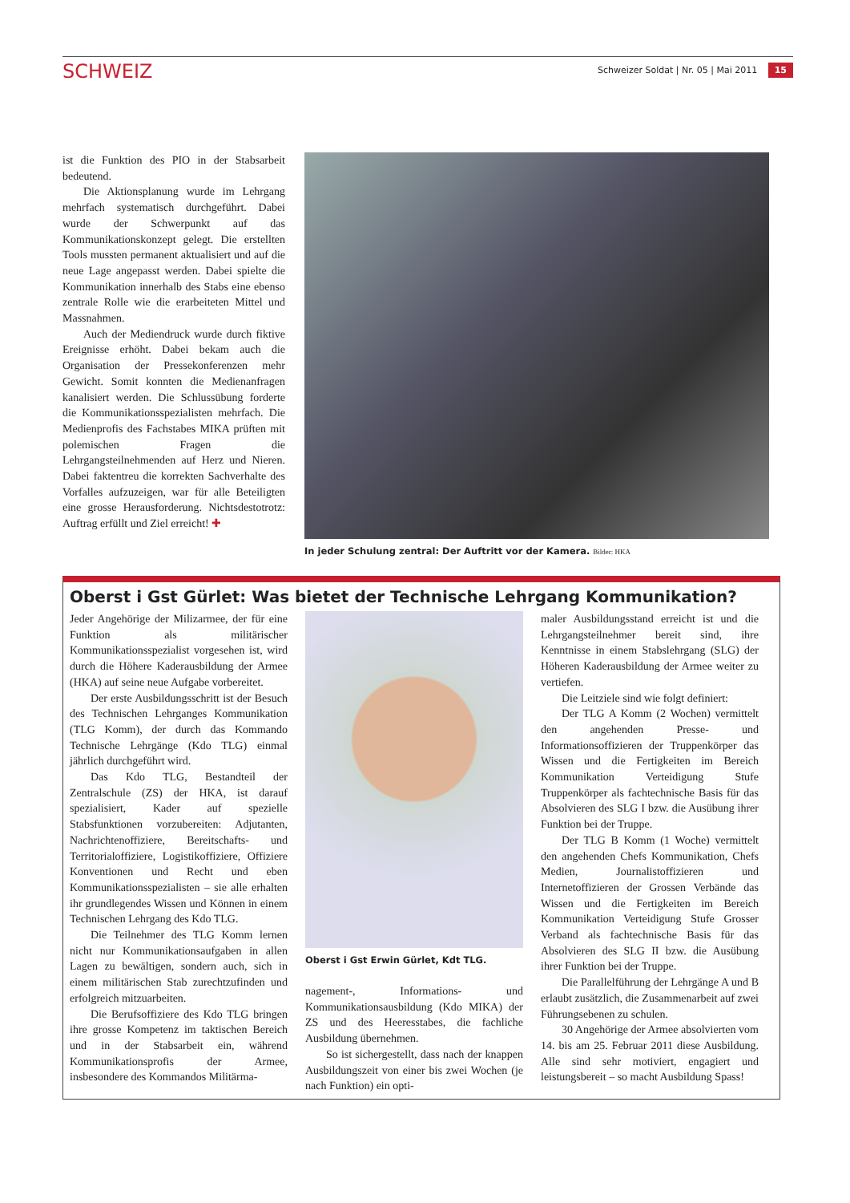SCHWEIZ
Schweizer Soldat | Nr. 05 | Mai 2011 15
ist die Funktion des PIO in der Stabsarbeit bedeutend.
Die Aktionsplanung wurde im Lehrgang mehrfach systematisch durchgeführt. Dabei wurde der Schwerpunkt auf das Kommunikationskonzept gelegt. Die erstellten Tools mussten permanent aktualisiert und auf die neue Lage angepasst werden. Dabei spielte die Kommunikation innerhalb des Stabs eine ebenso zentrale Rolle wie die erarbeiteten Mittel und Massnahmen.
Auch der Mediendruck wurde durch fiktive Ereignisse erhöht. Dabei bekam auch die Organisation der Pressekonferenzen mehr Gewicht. Somit konnten die Medienanfragen kanalisiert werden. Die Schlussübung forderte die Kommunikationsspezialisten mehrfach. Die Medienprofis des Fachstabes MIKA prüften mit polemischen Fragen die Lehrgangsteilnehmenden auf Herz und Nieren. Dabei faktentreu die korrekten Sachverhalte des Vorfalles aufzuzeigen, war für alle Beteiligten eine grosse Herausforderung. Nichtsdestotrotz: Auftrag erfüllt und Ziel erreicht! ✚
In jeder Schulung zentral: Der Auftritt vor der Kamera. Bilder: HKA
Oberst i Gst Gürlet: Was bietet der Technische Lehrgang Kommunikation?
Jeder Angehörige der Milizarmee, der für eine Funktion als militärischer Kommunikationsspezialist vorgesehen ist, wird durch die Höhere Kaderausbildung der Armee (HKA) auf seine neue Aufgabe vorbereitet.
Der erste Ausbildungsschritt ist der Besuch des Technischen Lehrganges Kommunikation (TLG Komm), der durch das Kommando Technische Lehrgänge (Kdo TLG) einmal jährlich durchgeführt wird.
Das Kdo TLG, Bestandteil der Zentralschule (ZS) der HKA, ist darauf spezialisiert, Kader auf spezielle Stabsfunktionen vorzubereiten: Adjutanten, Nachrichtenoffiziere, Bereitschafts- und Territorialoffiziere, Logistikoffiziere, Offiziere Konventionen und Recht und eben Kommunikationsspezialisten – sie alle erhalten ihr grundlegendes Wissen und Können in einem Technischen Lehrgang des Kdo TLG.
Die Teilnehmer des TLG Komm lernen nicht nur Kommunikationsaufgaben in allen Lagen zu bewältigen, sondern auch, sich in einem militärischen Stab zurechtzufinden und erfolgreich mitzuarbeiten.
Die Berufsoffiziere des Kdo TLG bringen ihre grosse Kompetenz im taktischen Bereich und in der Stabsarbeit ein, während Kommunikationsprofis der Armee, insbesondere des Kommandos Militärma-
Oberst i Gst Erwin Gürlet, Kdt TLG.
nagement-, Informations- und Kommunikationsausbildung (Kdo MIKA) der ZS und des Heeresstabes, die fachliche Ausbildung übernehmen.
So ist sichergestellt, dass nach der knappen Ausbildungszeit von einer bis zwei Wochen (je nach Funktion) ein opti-
maler Ausbildungsstand erreicht ist und die Lehrgangsteilnehmer bereit sind, ihre Kenntnisse in einem Stabslehrgang (SLG) der Höheren Kaderausbildung der Armee weiter zu vertiefen.
Die Leitziele sind wie folgt definiert:
Der TLG A Komm (2 Wochen) vermittelt den angehenden Presse- und Informationsoffizieren der Truppenkörper das Wissen und die Fertigkeiten im Bereich Kommunikation Verteidigung Stufe Truppenkörper als fachtechnische Basis für das Absolvieren des SLG I bzw. die Ausübung ihrer Funktion bei der Truppe.
Der TLG B Komm (1 Woche) vermittelt den angehenden Chefs Kommunikation, Chefs Medien, Journalistoffizieren und Internetoffizieren der Grossen Verbände das Wissen und die Fertigkeiten im Bereich Kommunikation Verteidigung Stufe Grosser Verband als fachtechnische Basis für das Absolvieren des SLG II bzw. die Ausübung ihrer Funktion bei der Truppe.
Die Parallelführung der Lehrgänge A und B erlaubt zusätzlich, die Zusammenarbeit auf zwei Führungsebenen zu schulen.
30 Angehörige der Armee absolvierten vom 14. bis am 25. Februar 2011 diese Ausbildung. Alle sind sehr motiviert, engagiert und leistungsbereit – so macht Ausbildung Spass!